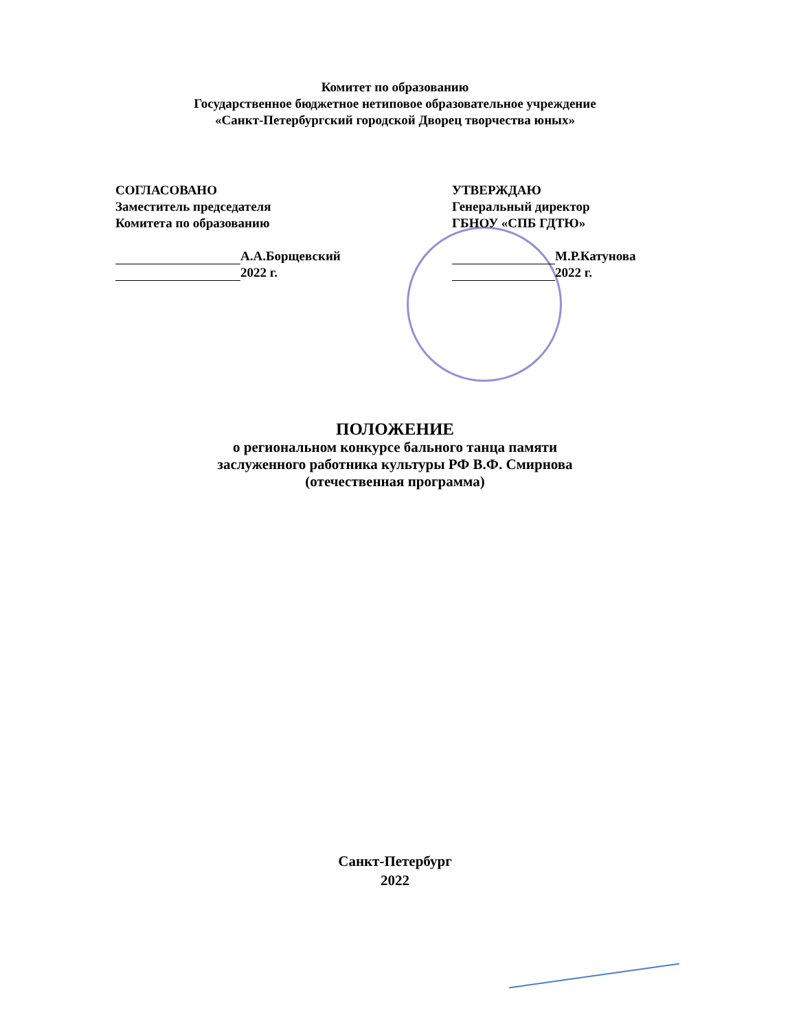Комитет по образованию
Государственное бюджетное нетиповое образовательное учреждение
«Санкт-Петербургский городской Дворец творчества юных»
СОГЛАСОВАНО
Заместитель председателя
Комитета по образованию
А.А.Борщевский
2022 г.
УТВЕРЖДАЮ
Генеральный директор
ГБНОУ «СПБ ГДТЮ»
М.Р.Катунова
2022 г.
ПОЛОЖЕНИЕ
о региональном конкурсе бального танца памяти
заслуженного работника культуры РФ В.Ф. Смирнова
(отечественная программа)
Санкт-Петербург
2022